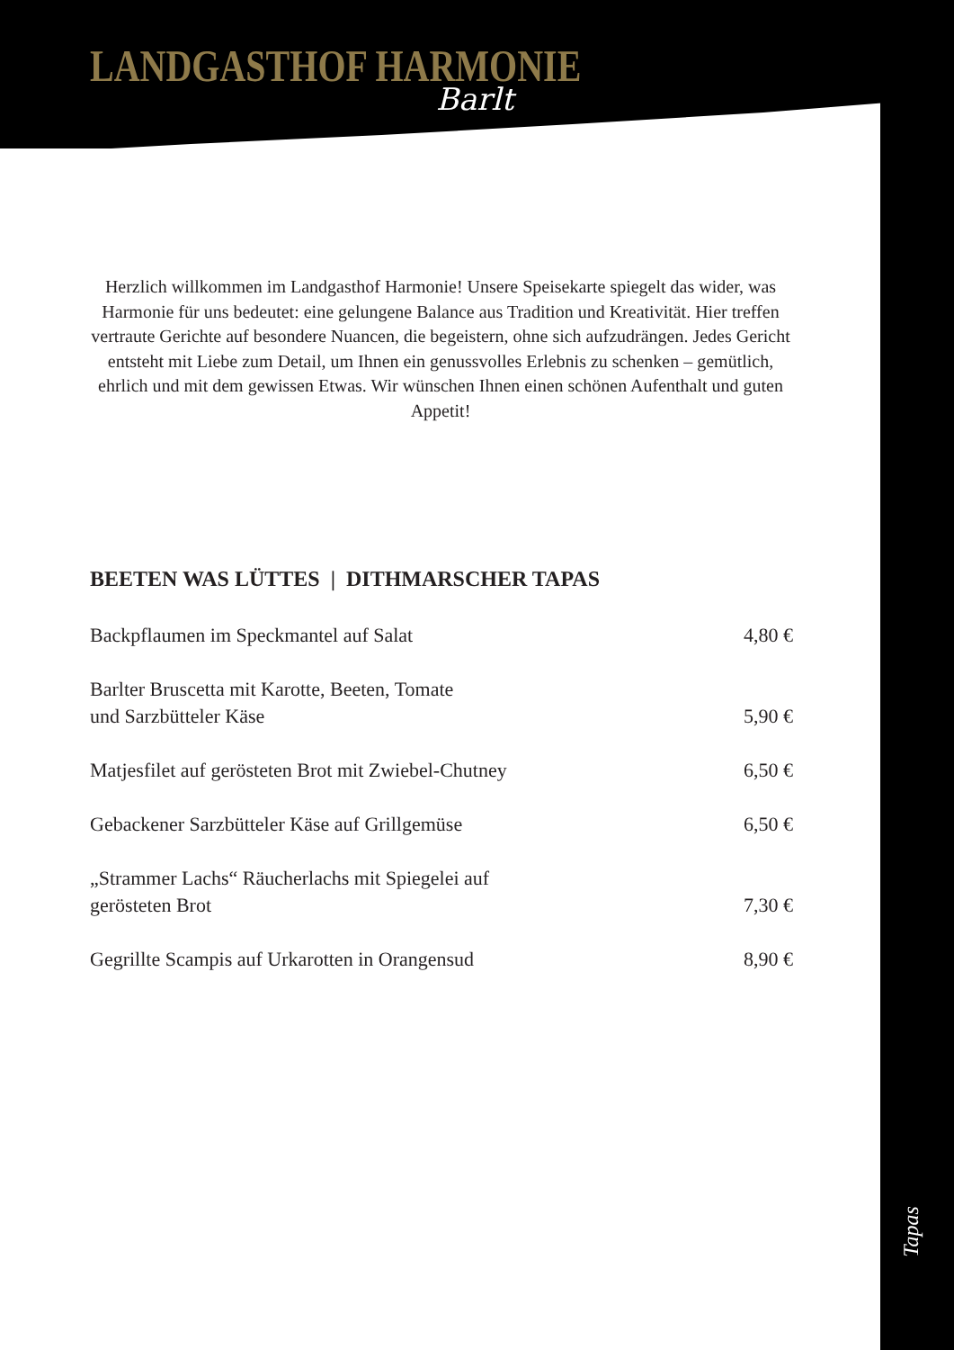LANDGASTHOF HARMONIE
Barlt
Herzlich willkommen im Landgasthof Harmonie! Unsere Speisekarte spiegelt das wider, was Harmonie für uns bedeutet: eine gelungene Balance aus Tradition und Kreativität. Hier treffen vertraute Gerichte auf besondere Nuancen, die begeistern, ohne sich aufzudrängen. Jedes Gericht entsteht mit Liebe zum Detail, um Ihnen ein genussvolles Erlebnis zu schenken – gemütlich, ehrlich und mit dem gewissen Etwas. Wir wünschen Ihnen einen schönen Aufenthalt und guten Appetit!
BEETEN WAS LÜTTES | DITHMARSCHER TAPAS
Backpflaumen im Speckmantel auf Salat 4,80 €
Barlter Bruscetta mit Karotte, Beeten, Tomate
und Sarzbütteler Käse 5,90 €
Matjesfilet auf gerösteten Brot mit Zwiebel-Chutney 6,50 €
Gebackener Sarzbütteler Käse auf Grillgemüse 6,50 €
„Strammer Lachs“ Räucherlachs mit Spiegelei auf
gerösteten Brot 7,30 €
Gegrillte Scampis auf Urkarotten in Orangensud 8,90 €
Tapas